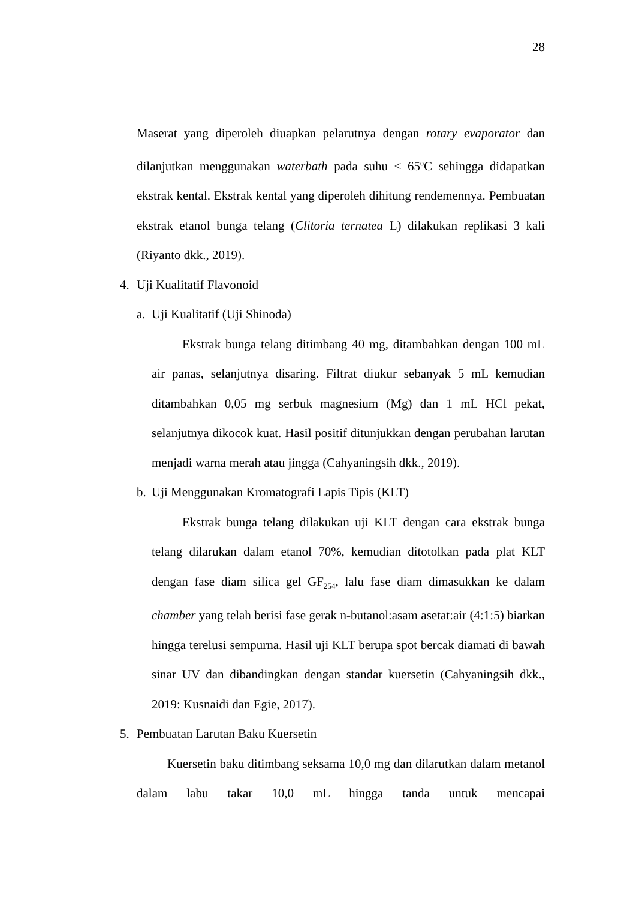28
Maserat yang diperoleh diuapkan pelarutnya dengan rotary evaporator dan dilanjutkan menggunakan waterbath pada suhu < 65<sup>o</sup>C sehingga didapatkan ekstrak kental. Ekstrak kental yang diperoleh dihitung rendemennya. Pembuatan ekstrak etanol bunga telang (Clitoria ternatea L) dilakukan replikasi 3 kali (Riyanto dkk., 2019).
4. Uji Kualitatif Flavonoid
a. Uji Kualitatif (Uji Shinoda)
Ekstrak bunga telang ditimbang 40 mg, ditambahkan dengan 100 mL air panas, selanjutnya disaring. Filtrat diukur sebanyak 5 mL kemudian ditambahkan 0,05 mg serbuk magnesium (Mg) dan 1 mL HCl pekat, selanjutnya dikocok kuat. Hasil positif ditunjukkan dengan perubahan larutan menjadi warna merah atau jingga (Cahyaningsih dkk., 2019).
b. Uji Menggunakan Kromatografi Lapis Tipis (KLT)
Ekstrak bunga telang dilakukan uji KLT dengan cara ekstrak bunga telang dilarukan dalam etanol 70%, kemudian ditotolkan pada plat KLT dengan fase diam silica gel GF<sub>254</sub>, lalu fase diam dimasukkan ke dalam chamber yang telah berisi fase gerak n-butanol:asam asetat:air (4:1:5) biarkan hingga terelusi sempurna. Hasil uji KLT berupa spot bercak diamati di bawah sinar UV dan dibandingkan dengan standar kuersetin (Cahyaningsih dkk., 2019: Kusnaidi dan Egie, 2017).
5. Pembuatan Larutan Baku Kuersetin
Kuersetin baku ditimbang seksama 10,0 mg dan dilarutkan dalam metanol dalam labu takar 10,0 mL hingga tanda untuk mencapai